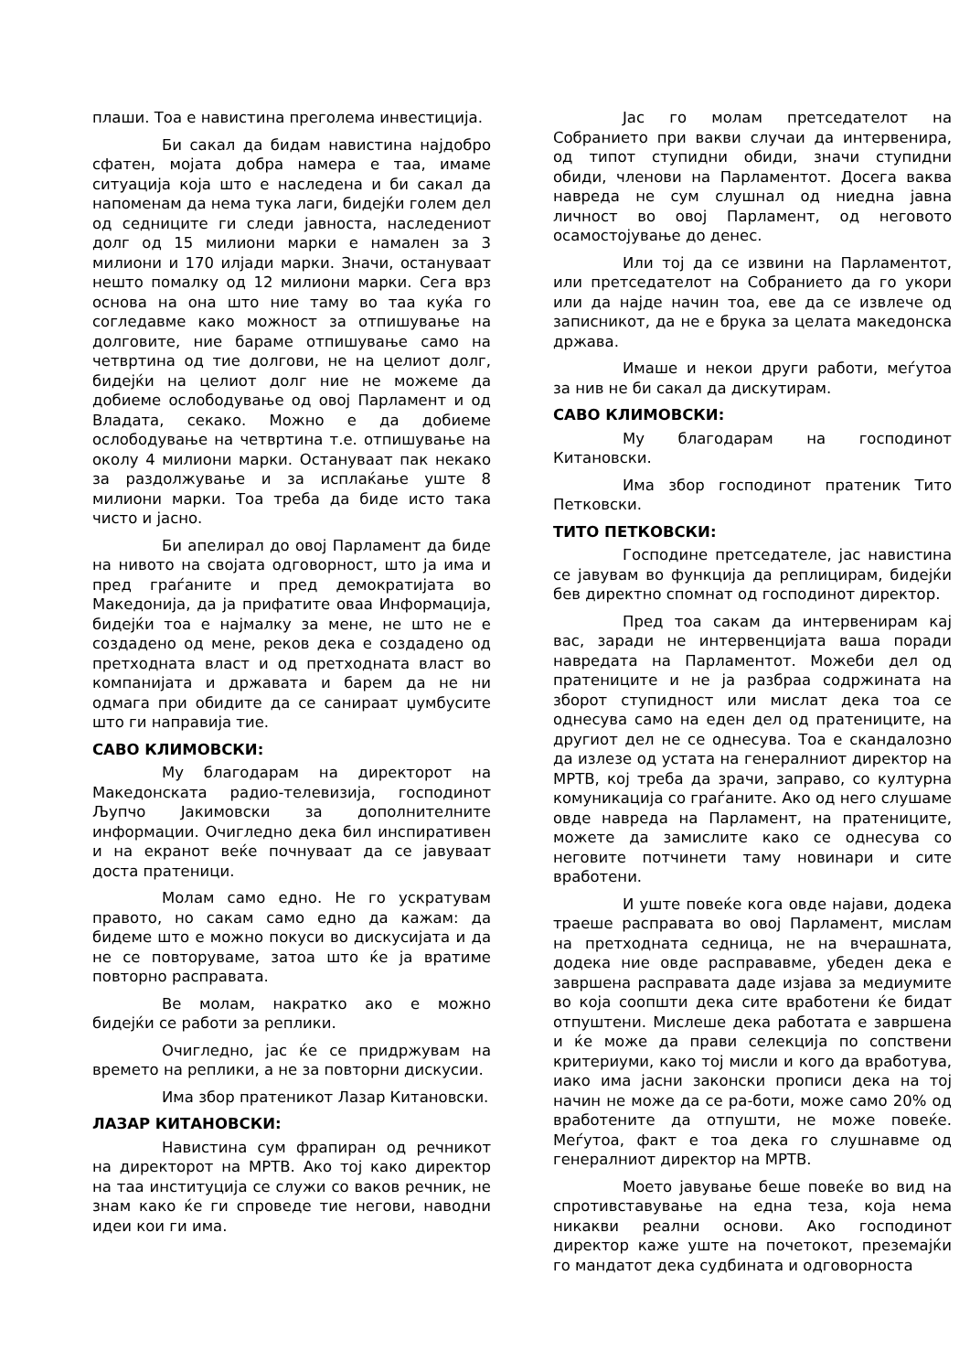плаши. Тоа е навистина преголема инвестиција.
Би сакал да бидам навистина најдобро сфатен, мојата добра намера е таа, имаме ситуација која што е наследена и би сакал да напоменам да нема тука лаги, бидејќи голем дел од седниците ги следи јавноста, наследениот долг од 15 милиони марки е намален за 3 милиони и 170 илјади марки. Значи, остануваат нешто помалку од 12 милиони марки. Сега врз основа на она што ние таму во таа куќа го согледавме како можност за отпишување на долговите, ние бараме отпишување само на четвртина од тие долгови, не на целиот долг, бидејќи на целиот долг ние не можеме да добиеме ослободување од овој Парламент и од Владата, секако. Можно е да добиеме ослободување на четвртина т.е. отпишување на околу 4 милиони марки. Остануваат пак некако за раздолжување и за исплаќање уште 8 милиони марки. Тоа треба да биде исто така чисто и јасно.
Би апелирал до овој Парламент да биде на нивото на својата одговорност, што ја има и пред граѓаните и пред демократијата во Македонија, да ја прифатите оваа Информација, бидејќи тоа е најмалку за мене, не што не е создадено од мене, реков дека е создадено од претходната власт и од претходната власт во компанијата и државата и барем да не ни одмага при обидите да се санираат џумбусите што ги направија тие.
САВО КЛИМОВСКИ:
Му благодарам на директорот на Македонската радио-телевизија, господинот Љупчо Јакимовски за дополнителните информации. Очигледно дека бил инспиративен и на екранот веќе почнуваат да се јавуваат доста пратеници.
Молам само едно. Не го ускратувам правото, но сакам само едно да кажам: да бидеме што е можно покуси во дискусијата и да не се повторуваме, затоа што ќе ја вратиме повторно расправата.
Ве молам, накратко ако е можно бидејќи се работи за реплики.
Очигледно, јас ќе се придржувам на времето на реплики, а не за повторни дискусии.
Има збор пратеникот Лазар Китановски.
ЛАЗАР КИТАНОВСКИ:
Навистина сум фрапиран од речникот на директорот на МРТВ. Ако тој како директор на таа институција се служи со ваков речник, не знам како ќе ги спроведе тие негови, наводни идеи кои ги има.
Јас го молам претседателот на Собранието при вакви случаи да интервенира, од типот ступидни обиди, значи ступидни обиди, членови на Парламентот. Досега ваква навреда не сум слушнал од ниедна јавна личност во овој Парламент, од неговото осамостојување до денес.
Или тој да се извини на Парламентот, или претседателот на Собранието да го укори или да најде начин тоа, еве да се извлече од записникот, да не е брука за целата македонска држава.
Имаше и некои други работи, меѓутоа за нив не би сакал да дискутирам.
САВО КЛИМОВСКИ:
Му благодарам на господинот Китановски.
Има збор господинот пратеник Тито Петковски.
ТИТО ПЕТКОВСКИ:
Господине претседателе, јас навистина се јавувам во функција да реплицирам, бидејќи бев директно спомнат од господинот директор.
Пред тоа сакам да интервенирам кај вас, заради не интервенцијата ваша поради навредата на Парламентот. Можеби дел од пратениците и не ја разбраа содржината на зборот ступидност или мислат дека тоа се однесува само на еден дел од пратениците, на другиот дел не се однесува. Тоа е скандалозно да излезе од устата на генералниот директор на МРТВ, кој треба да зрачи, заправо, со културна комуникација со граѓаните. Ако од него слушаме овде навреда на Парламент, на пратениците, можете да замислите како се однесува со неговите потчинети таму новинари и сите вработени.
И уште повеќе кога овде најави, додека траеше расправата во овој Парламент, мислам на претходната седница, не на вчерашната, додека ние овде расправавме, убеден дека е завршена расправата даде изјава за медиумите во која соопшти дека сите вработени ќе бидат отпуштени. Мислеше дека работата е завршена и ќе може да прави селекција по сопствени критериуми, како тој мисли и кого да вработува, иако има јасни законски прописи дека на тој начин не може да се ра-боти, може само 20% од вработените да отпушти, не може повеќе. Меѓутоа, факт е тоа дека го слушнавме од генералниот директор на МРТВ.
Моето јавување беше повеќе во вид на спротивставување на една теза, која нема никакви реални основи. Ако господинот директор каже уште на почетокот, преземајќи го мандатот дека судбината и одговорноста